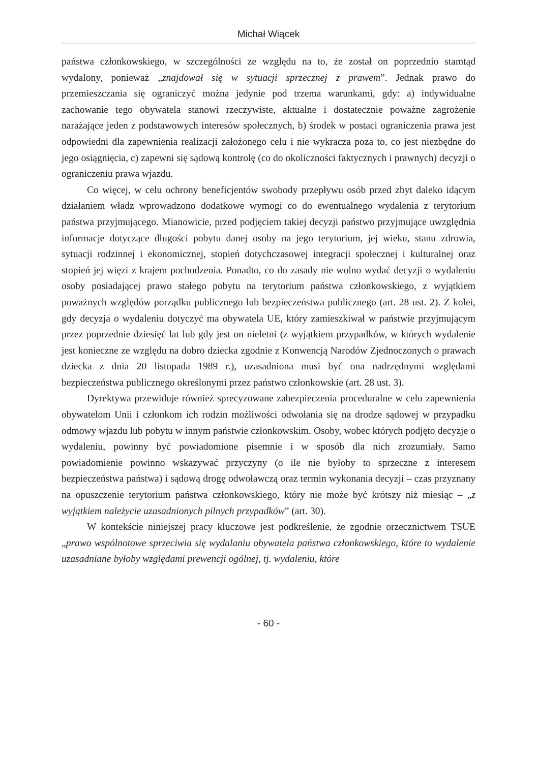Michał Wiącek
państwa członkowskiego, w szczególności ze względu na to, że został on poprzednio stamtąd wydalony, ponieważ „znajdował się w sytuacji sprzecznej z prawem”. Jednak prawo do przemieszczania się ograniczyć można jedynie pod trzema warunkami, gdy: a) indywidualne zachowanie tego obywatela stanowi rzeczywiste, aktualne i dostatecznie poważne zagrożenie narażające jeden z podstawowych interesów społecznych, b) środek w postaci ograniczenia prawa jest odpowiedni dla zapewnienia realizacji założonego celu i nie wykracza poza to, co jest niezbędne do jego osiągnięcia, c) zapewni się sądową kontrolę (co do okoliczności faktycznych i prawnych) decyzji o ograniczeniu prawa wjazdu.
Co więcej, w celu ochrony beneficjentów swobody przepływu osób przed zbyt daleko idącym działaniem władz wprowadzono dodatkowe wymogi co do ewentualnego wydalenia z terytorium państwa przyjmującego. Mianowicie, przed podjęciem takiej decyzji państwo przyjmujące uwzględnia informacje dotyczące długości pobytu danej osoby na jego terytorium, jej wieku, stanu zdrowia, sytuacji rodzinnej i ekonomicznej, stopień dotychczasowej integracji społecznej i kulturalnej oraz stopień jej więzi z krajem pochodzenia. Ponadto, co do zasady nie wolno wydać decyzji o wydaleniu osoby posiadającej prawo stałego pobytu na terytorium państwa członkowskiego, z wyjątkiem poważnych względów porządku publicznego lub bezpieczeństwa publicznego (art. 28 ust. 2). Z kolei, gdy decyzja o wydaleniu dotyczyć ma obywatela UE, który zamieszkiwał w państwie przyjmującym przez poprzednie dziesięć lat lub gdy jest on nieletni (z wyjątkiem przypadków, w których wydalenie jest konieczne ze względu na dobro dziecka zgodnie z Konwencją Narodów Zjednoczonych o prawach dziecka z dnia 20 listopada 1989 r.), uzasadniona musi być ona nadrzędnymi względami bezpieczeństwa publicznego określonymi przez państwo członkowskie (art. 28 ust. 3).
Dyrektywa przewiduje również sprecyzowane zabezpieczenia proceduralne w celu zapewnienia obywatelom Unii i członkom ich rodzin możliwości odwołania się na drodze sądowej w przypadku odmowy wjazdu lub pobytu w innym państwie członkowskim. Osoby, wobec których podjęto decyzje o wydaleniu, powinny być powiadomione pisemnie i w sposób dla nich zrozumiały. Samo powiadomienie powinno wskazywać przyczyny (o ile nie byłoby to sprzeczne z interesem bezpieczeństwa państwa) i sądową drogę odwoławczą oraz termin wykonania decyzji – czas przyznany na opuszczenie terytorium państwa członkowskiego, który nie może być krótszy niż miesiąc – „z wyjątkiem należycie uzasadnionych pilnych przypadków” (art. 30).
W kontekście niniejszej pracy kluczowe jest podkreślenie, że zgodnie orzecznictwem TSUE „prawo wspólnotowe sprzeciwia się wydalaniu obywatela państwa członkowskiego, które to wydalenie uzasadniane byłoby względami prewencji ogólnej, tj. wydaleniu, które
- 60 -